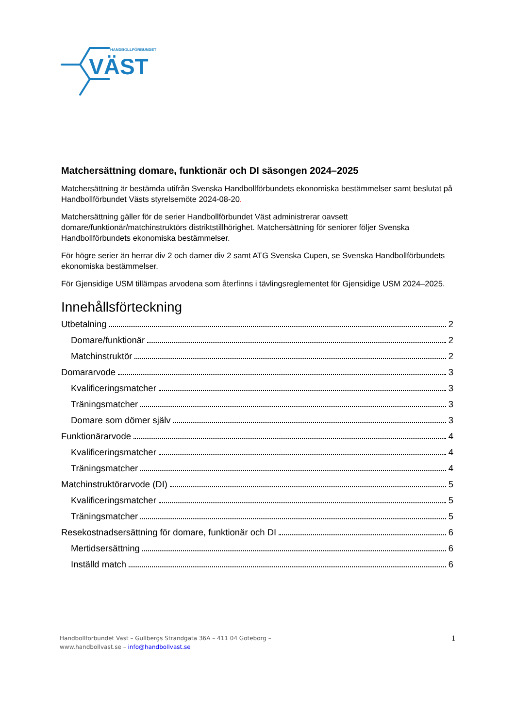HANDBOLLFÖRBUNDET
VÄST
Matchersättning domare, funktionär och DI säsongen 2024–2025
Matchersättning är bestämda utifrån Svenska Handbollförbundets ekonomiska bestämmelser samt beslutat på Handbollförbundet Västs styrelsemöte 2024-08-20.
Matchersättning gäller för de serier Handbollförbundet Väst administrerar oavsett domare/funktionär/matchinstruktörs distriktstillhörighet. Matchersättning för seniorer följer Svenska Handbollförbundets ekonomiska bestämmelser.
För högre serier än herrar div 2 och damer div 2 samt ATG Svenska Cupen, se Svenska Handbollförbundets ekonomiska bestämmelser.
För Gjensidige USM tillämpas arvodena som återfinns i tävlingsreglementet för Gjensidige USM 2024–2025.
Innehållsförteckning
Utbetalning 2
Domare/funktionär 2
Matchinstruktör 2
Domararvode 3
Kvalificeringsmatcher 3
Träningsmatcher 3
Domare som dömer själv 3
Funktionärarvode 4
Kvalificeringsmatcher 4
Träningsmatcher 4
Matchinstruktörarvode (DI) 5
Kvalificeringsmatcher 5
Träningsmatcher 5
Resekostnadsersättning för domare, funktionär och DI 6
Mertidsersättning 6
Inställd match 6
Handbollförbundet Väst – Gullbergs Strandgata 36A – 411 04 Göteborg –
www.handbollvast.se – info@handbollvast.se
1